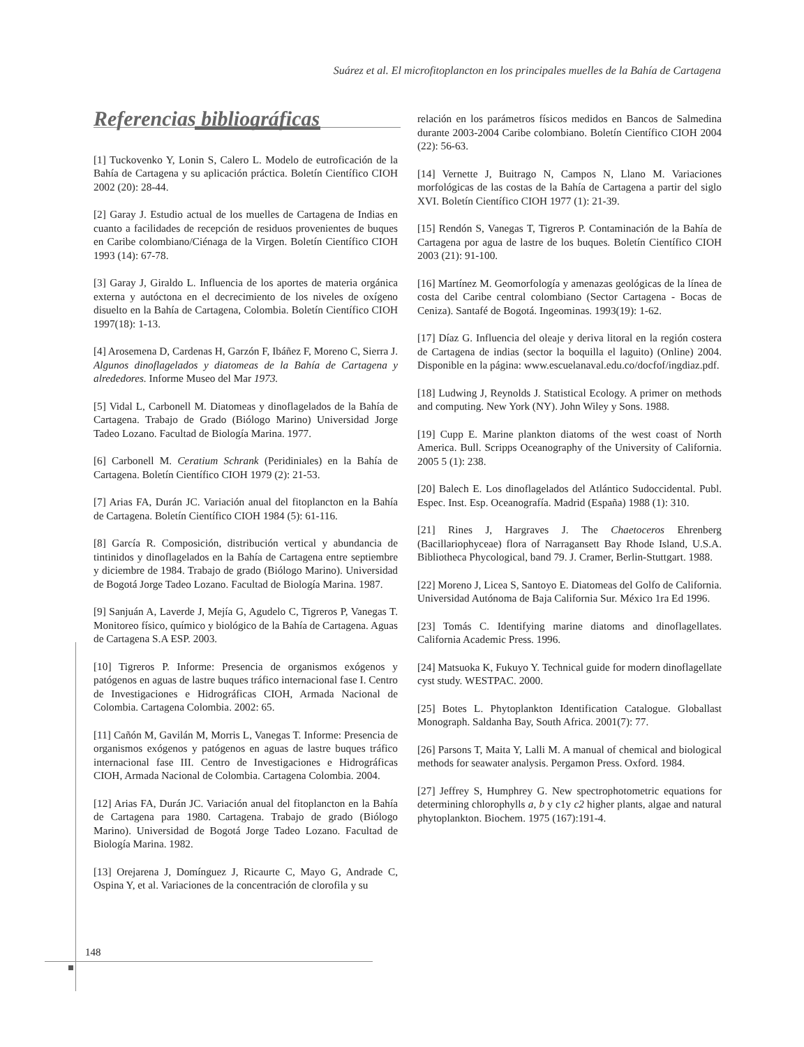Suárez et al. El microfitoplancton en los principales muelles de la Bahía de Cartagena
Referencias bibliográficas
[1] Tuckovenko Y, Lonin S, Calero L. Modelo de eutroficación de la Bahía de Cartagena y su aplicación práctica. Boletín Científico CIOH 2002 (20): 28-44.
[2] Garay J. Estudio actual de los muelles de Cartagena de Indias en cuanto a facilidades de recepción de residuos provenientes de buques en Caribe colombiano/Ciénaga de la Virgen. Boletín Científico CIOH 1993 (14): 67-78.
[3] Garay J, Giraldo L. Influencia de los aportes de materia orgánica externa y autóctona en el decrecimiento de los niveles de oxígeno disuelto en la Bahía de Cartagena, Colombia. Boletín Científico CIOH 1997(18): 1-13.
[4] Arosemena D, Cardenas H, Garzón F, Ibáñez F, Moreno C, Sierra J. Algunos dinoflagelados y diatomeas de la Bahía de Cartagena y alrededores. Informe Museo del Mar 1973.
[5] Vidal L, Carbonell M. Diatomeas y dinoflagelados de la Bahía de Cartagena. Trabajo de Grado (Biólogo Marino) Universidad Jorge Tadeo Lozano. Facultad de Biología Marina. 1977.
[6] Carbonell M. Ceratium Schrank (Peridiniales) en la Bahía de Cartagena. Boletín Científico CIOH 1979 (2): 21-53.
[7] Arias FA, Durán JC. Variación anual del fitoplancton en la Bahía de Cartagena. Boletín Científico CIOH 1984 (5): 61-116.
[8] García R. Composición, distribución vertical y abundancia de tintinidos y dinoflagelados en la Bahía de Cartagena entre septiembre y diciembre de 1984. Trabajo de grado (Biólogo Marino). Universidad de Bogotá Jorge Tadeo Lozano. Facultad de Biología Marina. 1987.
[9] Sanjuán A, Laverde J, Mejía G, Agudelo C, Tigreros P, Vanegas T. Monitoreo físico, químico y biológico de la Bahía de Cartagena. Aguas de Cartagena S.A ESP. 2003.
[10] Tigreros P. Informe: Presencia de organismos exógenos y patógenos en aguas de lastre buques tráfico internacional fase I. Centro de Investigaciones e Hidrográficas CIOH, Armada Nacional de Colombia. Cartagena Colombia. 2002: 65.
[11] Cañón M, Gavilán M, Morris L, Vanegas T. Informe: Presencia de organismos exógenos y patógenos en aguas de lastre buques tráfico internacional fase III. Centro de Investigaciones e Hidrográficas CIOH, Armada Nacional de Colombia. Cartagena Colombia. 2004.
[12] Arias FA, Durán JC. Variación anual del fitoplancton en la Bahía de Cartagena para 1980. Cartagena. Trabajo de grado (Biólogo Marino). Universidad de Bogotá Jorge Tadeo Lozano. Facultad de Biología Marina. 1982.
[13] Orejarena J, Domínguez J, Ricaurte C, Mayo G, Andrade C, Ospina Y, et al. Variaciones de la concentración de clorofila y su
relación en los parámetros físicos medidos en Bancos de Salmedina durante 2003-2004 Caribe colombiano. Boletín Científico CIOH 2004 (22): 56-63.
[14] Vernette J, Buitrago N, Campos N, Llano M. Variaciones morfológicas de las costas de la Bahía de Cartagena a partir del siglo XVI. Boletín Científico CIOH 1977 (1): 21-39.
[15] Rendón S, Vanegas T, Tigreros P. Contaminación de la Bahía de Cartagena por agua de lastre de los buques. Boletín Científico CIOH 2003 (21): 91-100.
[16] Martínez M. Geomorfología y amenazas geológicas de la línea de costa del Caribe central colombiano (Sector Cartagena - Bocas de Ceniza). Santafé de Bogotá. Ingeominas. 1993(19): 1-62.
[17] Díaz G. Influencia del oleaje y deriva litoral en la región costera de Cartagena de indias (sector la boquilla el laguito) (Online) 2004. Disponible en la página: www.escuelanaval.edu.co/docfof/ingdiaz.pdf.
[18] Ludwing J, Reynolds J. Statistical Ecology. A primer on methods and computing. New York (NY). John Wiley y Sons. 1988.
[19] Cupp E. Marine plankton diatoms of the west coast of North America. Bull. Scripps Oceanography of the University of California. 2005 5 (1): 238.
[20] Balech E. Los dinoflagelados del Atlántico Sudoccidental. Publ. Espec. Inst. Esp. Oceanografía. Madrid (España) 1988 (1): 310.
[21] Rines J, Hargraves J. The Chaetoceros Ehrenberg (Bacillariophyceae) flora of Narragansett Bay Rhode Island, U.S.A. Bibliotheca Phycological, band 79. J. Cramer, Berlin-Stuttgart. 1988.
[22] Moreno J, Licea S, Santoyo E. Diatomeas del Golfo de California. Universidad Autónoma de Baja California Sur. México 1ra Ed 1996.
[23] Tomás C. Identifying marine diatoms and dinoflagellates. California Academic Press. 1996.
[24] Matsuoka K, Fukuyo Y. Technical guide for modern dinoflagellate cyst study. WESTPAC. 2000.
[25] Botes L. Phytoplankton Identification Catalogue. Globallast Monograph. Saldanha Bay, South Africa. 2001(7): 77.
[26] Parsons T, Maita Y, Lalli M. A manual of chemical and biological methods for seawater analysis. Pergamon Press. Oxford. 1984.
[27] Jeffrey S, Humphrey G. New spectrophotometric equations for determining chlorophylls a, b y c1y c2 higher plants, algae and natural phytoplankton. Biochem. 1975 (167):191-4.
148